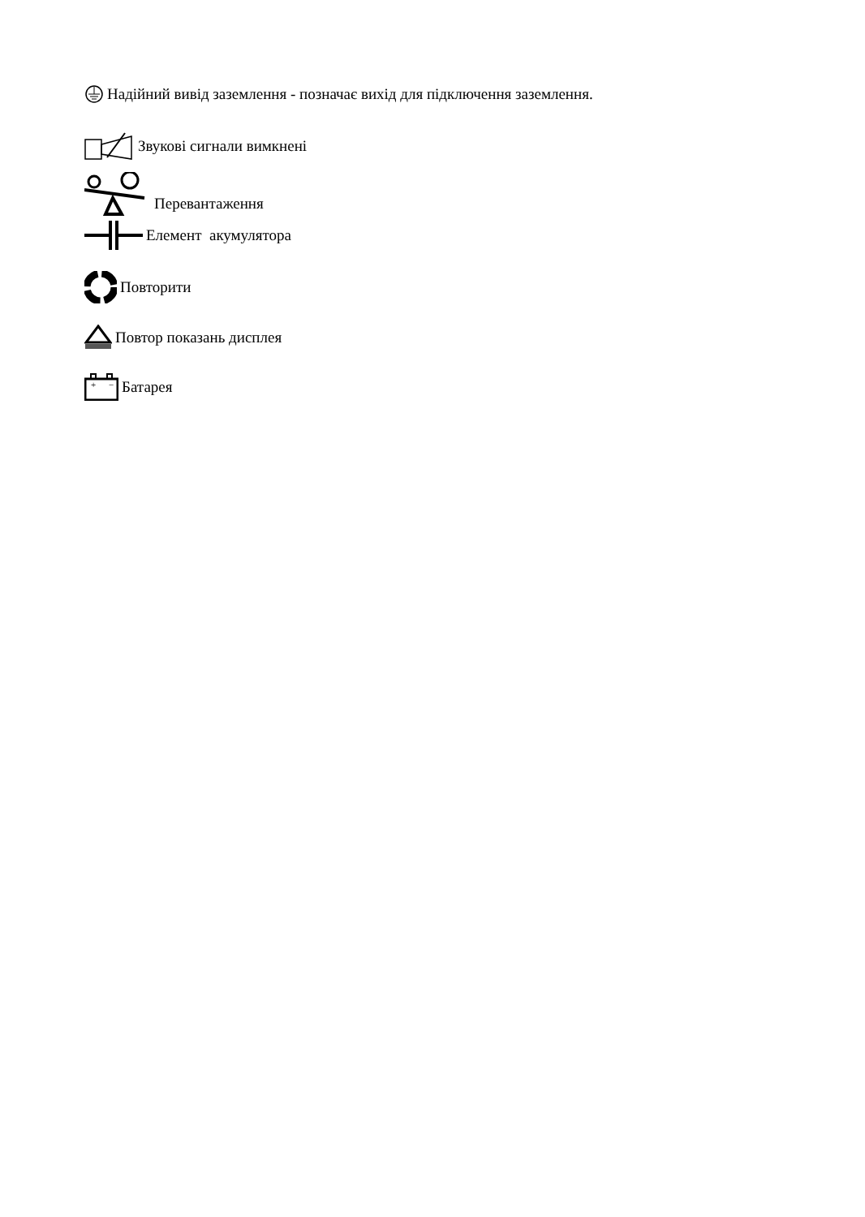Надійний вивід заземлення - позначає вихід для підключення заземлення.
Звукові сигнали вимкнені
Перевантаження
Елемент акумулятора
Повторити
Повтор показань дисплея
+
−
Батарея